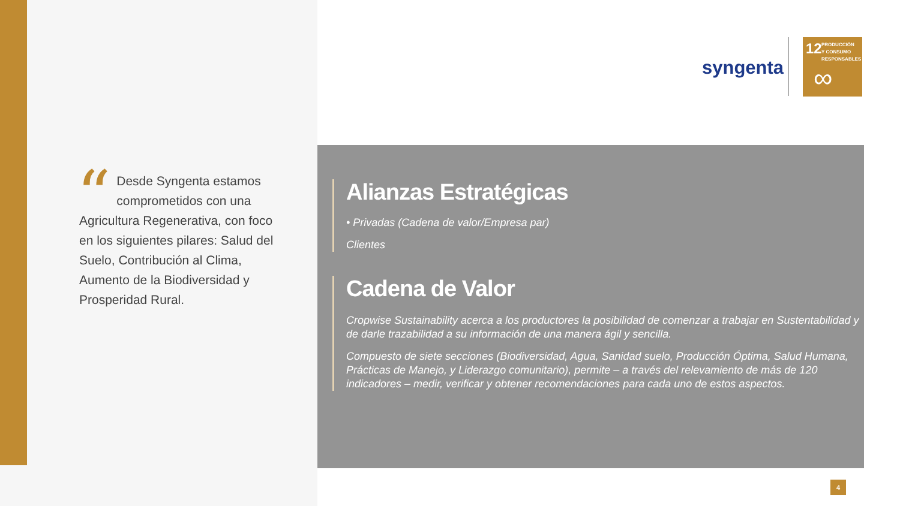“Desde Syngenta estamos comprometidos con una Agricultura Regenerativa, con foco en los siguientes pilares: Salud del Suelo, Contribución al Clima, Aumento de la Biodiversidad y Prosperidad Rural.
syngenta
12 PRODUCCIÓN
Y CONSUMO
RESPONSABLES
∞
Alianzas Estratégicas
• Privadas (Cadena de valor/Empresa par)
Clientes
Cadena de Valor
Cropwise Sustainability acerca a los productores la posibilidad de comenzar a trabajar en Sustentabilidad y de darle trazabilidad a su información de una manera ágil y sencilla.
Compuesto de siete secciones (Biodiversidad, Agua, Sanidad suelo, Producción Óptima, Salud Humana, Prácticas de Manejo, y Liderazgo comunitario), permite – a través del relevamiento de más de 120 indicadores – medir, verificar y obtener recomendaciones para cada uno de estos aspectos.
4